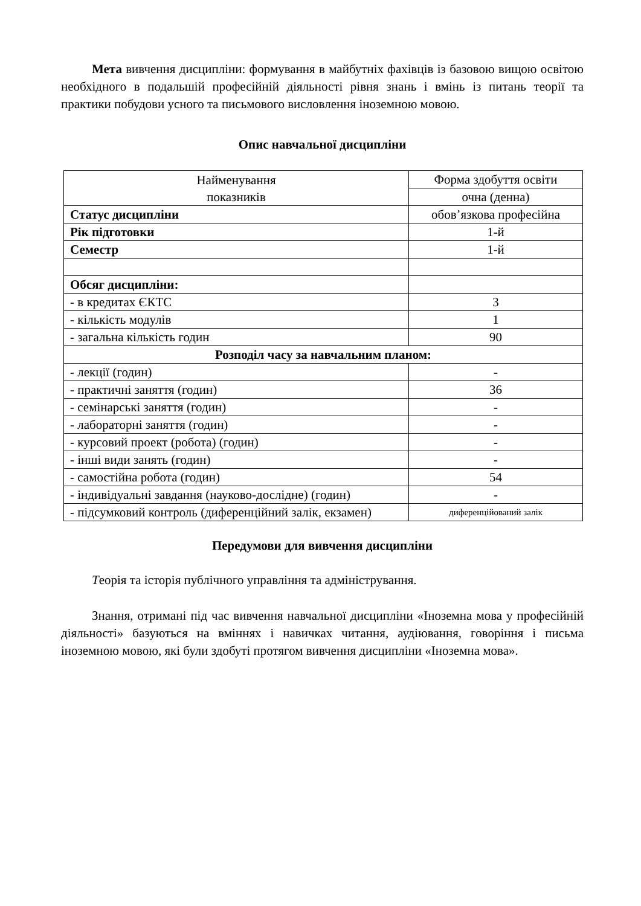Мета вивчення дисципліни: формування в майбутніх фахівців із базовою вищою освітою необхідного в подальшій професійній діяльності рівня знань і вмінь із питань теорії та практики побудови усного та письмового висловлення іноземною мовою.
Опис навчальної дисципліни
| Найменування показників | Форма здобуття освіти |
| | очна (денна) |
| Статус дисципліни | обов’язкова професійна |
| Рік підготовки | 1-й |
| Семестр | 1-й |
| Обсяг дисципліни: | |
| - в кредитах ЄКТС | 3 |
| - кількість модулів | 1 |
| - загальна кількість годин | 90 |
| Розподіл часу за навчальним планом: | |
| - лекції (годин) | - |
| - практичні заняття (годин) | 36 |
| - семінарські заняття (годин) | - |
| - лабораторні заняття (годин) | - |
| - курсовий проект (робота) (годин) | - |
| - інші види занять (годин) | - |
| - самостійна робота (годин) | 54 |
| - індивідуальні завдання (науково-дослідне) (годин) | - |
| - підсумковий контроль (диференційний залік, екзамен) | диференційований залік |
Передумови для вивчення дисципліни
Теорія та історія публічного управління та адміністрування.
Знання, отримані під час вивчення навчальної дисципліни «Іноземна мова у професійній діяльності» базуються на вміннях і навичках читання, аудіювання, говоріння і письма іноземною мовою, які були здобуті протягом вивчення дисципліни «Іноземна мова».